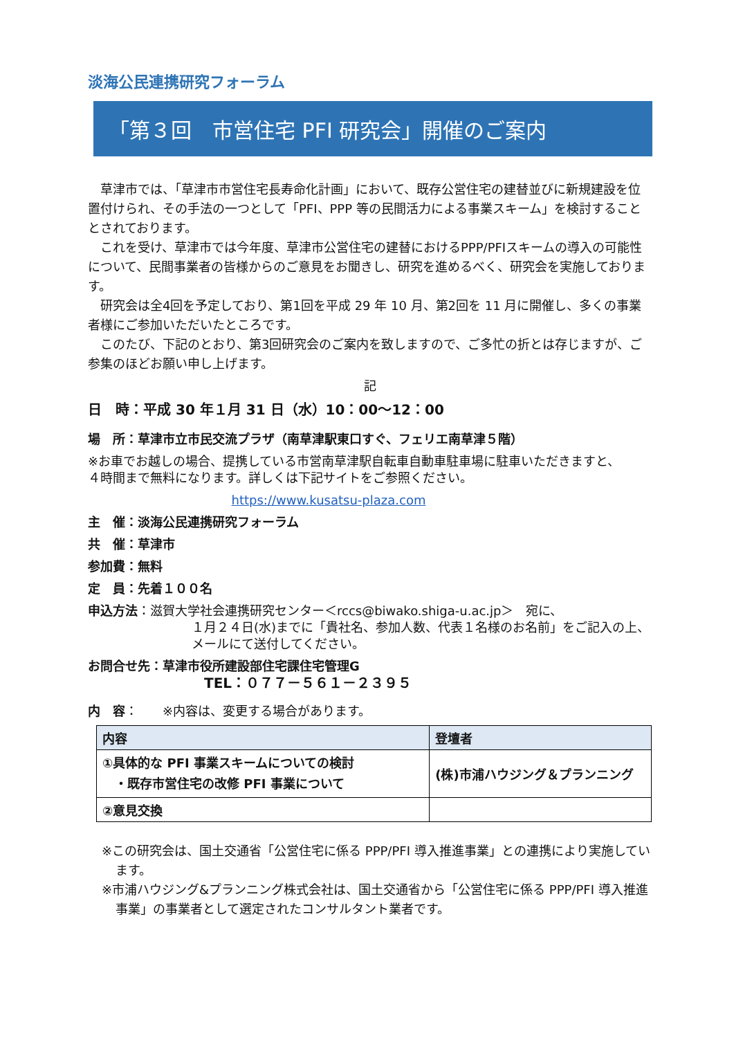淡海公民連携研究フォーラム
「第３回　市営住宅 PFI 研究会」開催のご案内
草津市では、「草津市市営住宅長寿命化計画」において、既存公営住宅の建替並びに新規建設を位置付けられ、その手法の一つとして「PFI、PPP 等の民間活力による事業スキーム」を検討することとされております。
これを受け、草津市では今年度、草津市公営住宅の建替におけるPPP/PFIスキームの導入の可能性について、民間事業者の皆様からのご意見をお聞きし、研究を進めるべく、研究会を実施しております。
研究会は全4回を予定しており、第1回を平成 29 年 10 月、第2回を 11 月に開催し、多くの事業者様にご参加いただいたところです。
このたび、下記のとおり、第3回研究会のご案内を致しますので、ご多忙の折とは存じますが、ご参集のほどお願い申し上げます。
記
日　時：平成 30 年１月 31 日（水）10：00～12：00
場　所：草津市立市民交流プラザ（南草津駅東口すぐ、フェリエ南草津５階）
※お車でお越しの場合、提携している市営南草津駅自転車自動車駐車場に駐車いただきますと、
４時間まで無料になります。詳しくは下記サイトをご参照ください。
https://www.kusatsu-plaza.com
主　催：淡海公民連携研究フォーラム
共　催：草津市
参加費：無料
定　員：先着１００名
申込方法：滋賀大学社会連携研究センター＜rccs@biwako.shiga-u.ac.jp＞　宛に、
１月２４日(水)までに「貴社名、参加人数、代表１名様のお名前」をご記入の上、
メールにて送付してください。
お問合せ先：草津市役所建設部住宅課住宅管理G
TEL：０７７－５６１－２３９５
内　容：　　※内容は、変更する場合があります。
| 内容 | 登壇者 |
| --- | --- |
| ①具体的な PFI 事業スキームについての検討 ・既存市営住宅の改修 PFI 事業について | (株)市浦ハウジング＆プランニング |
| ②意見交換 | |
※この研究会は、国土交通省「公営住宅に係る PPP/PFI 導入推進事業」との連携により実施しています。
※市浦ハウジング&プランニング株式会社は、国土交通省から「公営住宅に係る PPP/PFI 導入推進事業」の事業者として選定されたコンサルタント業者です。